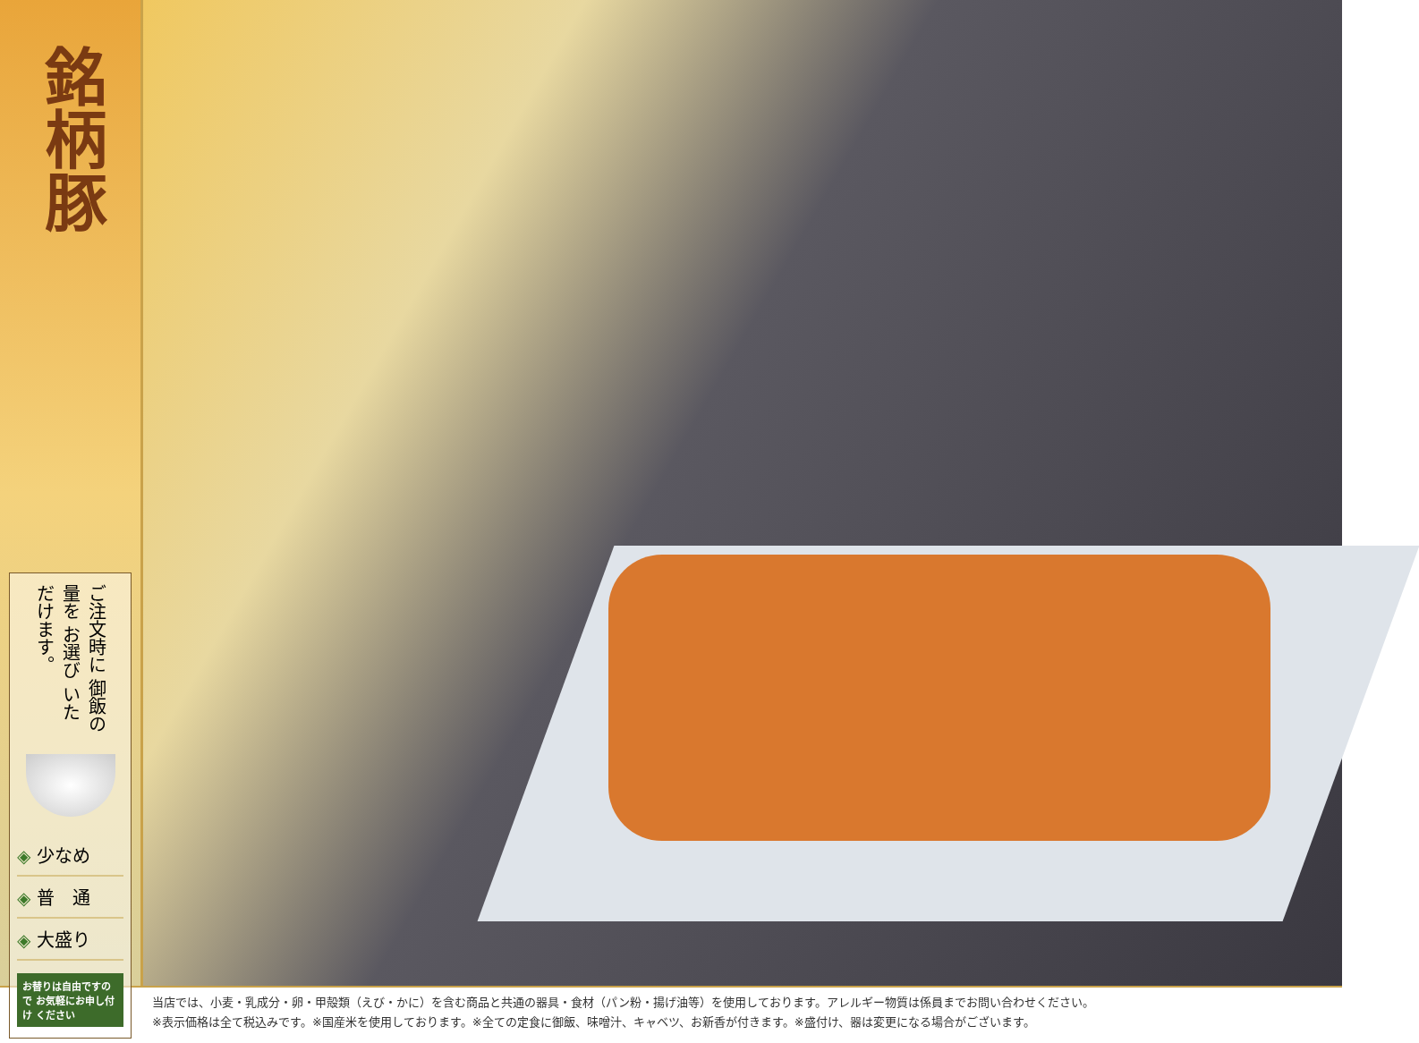銘柄豚
ご注文時に 御飯の量を お選び いただけます。
◈ 少なめ
◈ 普　通
◈ 大盛り
お替りは自由ですので お気軽にお申し付け ください
当店では、小麦・乳成分・卵・甲殻類（えび・かに）を含む商品と共通の器具・食材（パン粉・揚げ油等）を使用しております。アレルギー物質は係員までお問い合わせください。
※表示価格は全て税込みです。※国産米を使用しております。※全ての定食に御飯、味噌汁、キャベツ、お新香が付きます。※盛付け、器は変更になる場合がございます。